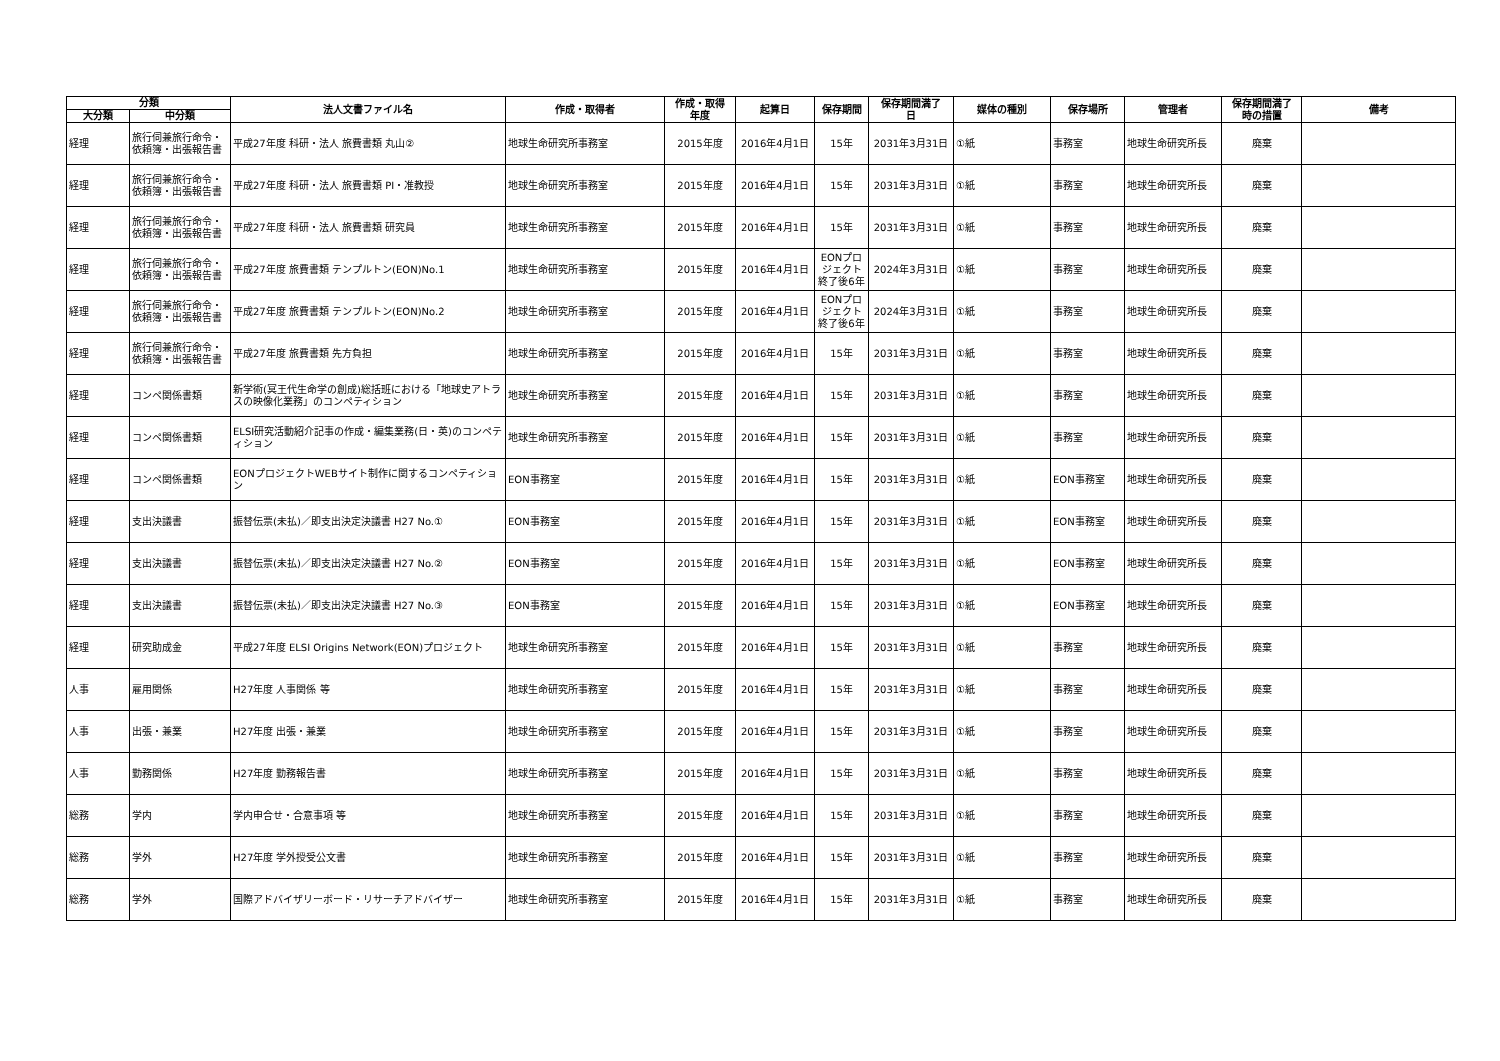| 分類 | | 法人文書ファイル名 | 作成・取得者 | 作成・取得 年度 | 起算日 | 保存期間 | 保存期間満了 日 | 媒体の種別 | 保存場所 | 管理者 | 保存期間満了 時の措置 | 備考 |
| --- | --- | --- | --- | --- | --- | --- | --- | --- | --- | --- | --- | --- |
| 大分類 | 中分類 | | | | | | | | | | | |
| 経理 | 旅行伺兼旅行命令・依頼簿・出張報告書 | 平成27年度 科研・法人 旅費書類 丸山② | 地球生命研究所事務室 | 2015年度 | 2016年4月1日 | 15年 | 2031年3月31日 | ①紙 | 事務室 | 地球生命研究所長 | 廃棄 | |
| 経理 | 旅行伺兼旅行命令・依頼簿・出張報告書 | 平成27年度 科研・法人 旅費書類 PI・准教授 | 地球生命研究所事務室 | 2015年度 | 2016年4月1日 | 15年 | 2031年3月31日 | ①紙 | 事務室 | 地球生命研究所長 | 廃棄 | |
| 経理 | 旅行伺兼旅行命令・依頼簿・出張報告書 | 平成27年度 科研・法人 旅費書類 研究員 | 地球生命研究所事務室 | 2015年度 | 2016年4月1日 | 15年 | 2031年3月31日 | ①紙 | 事務室 | 地球生命研究所長 | 廃棄 | |
| 経理 | 旅行伺兼旅行命令・依頼簿・出張報告書 | 平成27年度 旅費書類 テンプルトン(EON)No.1 | 地球生命研究所事務室 | 2015年度 | 2016年4月1日 | EONプロジェクト終了後6年 | 2024年3月31日 | ①紙 | 事務室 | 地球生命研究所長 | 廃棄 | |
| 経理 | 旅行伺兼旅行命令・依頼簿・出張報告書 | 平成27年度 旅費書類 テンプルトン(EON)No.2 | 地球生命研究所事務室 | 2015年度 | 2016年4月1日 | EONプロジェクト終了後6年 | 2024年3月31日 | ①紙 | 事務室 | 地球生命研究所長 | 廃棄 | |
| 経理 | 旅行伺兼旅行命令・依頼簿・出張報告書 | 平成27年度 旅費書類 先方負担 | 地球生命研究所事務室 | 2015年度 | 2016年4月1日 | 15年 | 2031年3月31日 | ①紙 | 事務室 | 地球生命研究所長 | 廃棄 | |
| 経理 | コンペ関係書類 | 新学術(冥王代生命学の創成)総括班における「地球史アトラスの映像化業務」のコンペティション | 地球生命研究所事務室 | 2015年度 | 2016年4月1日 | 15年 | 2031年3月31日 | ①紙 | 事務室 | 地球生命研究所長 | 廃棄 | |
| 経理 | コンペ関係書類 | ELSI研究活動紹介記事の作成・編集業務(日・英)のコンペティション | 地球生命研究所事務室 | 2015年度 | 2016年4月1日 | 15年 | 2031年3月31日 | ①紙 | 事務室 | 地球生命研究所長 | 廃棄 | |
| 経理 | コンペ関係書類 | EONプロジェクトWEBサイト制作に関するコンペティション | EON事務室 | 2015年度 | 2016年4月1日 | 15年 | 2031年3月31日 | ①紙 | EON事務室 | 地球生命研究所長 | 廃棄 | |
| 経理 | 支出決議書 | 振替伝票(未払)／即支出決定決議書 H27 No.① | EON事務室 | 2015年度 | 2016年4月1日 | 15年 | 2031年3月31日 | ①紙 | EON事務室 | 地球生命研究所長 | 廃棄 | |
| 経理 | 支出決議書 | 振替伝票(未払)／即支出決定決議書 H27 No.② | EON事務室 | 2015年度 | 2016年4月1日 | 15年 | 2031年3月31日 | ①紙 | EON事務室 | 地球生命研究所長 | 廃棄 | |
| 経理 | 支出決議書 | 振替伝票(未払)／即支出決定決議書 H27 No.③ | EON事務室 | 2015年度 | 2016年4月1日 | 15年 | 2031年3月31日 | ①紙 | EON事務室 | 地球生命研究所長 | 廃棄 | |
| 経理 | 研究助成金 | 平成27年度 ELSI Origins Network(EON)プロジェクト | 地球生命研究所事務室 | 2015年度 | 2016年4月1日 | 15年 | 2031年3月31日 | ①紙 | 事務室 | 地球生命研究所長 | 廃棄 | |
| 人事 | 雇用関係 | H27年度 人事関係 等 | 地球生命研究所事務室 | 2015年度 | 2016年4月1日 | 15年 | 2031年3月31日 | ①紙 | 事務室 | 地球生命研究所長 | 廃棄 | |
| 人事 | 出張・兼業 | H27年度 出張・兼業 | 地球生命研究所事務室 | 2015年度 | 2016年4月1日 | 15年 | 2031年3月31日 | ①紙 | 事務室 | 地球生命研究所長 | 廃棄 | |
| 人事 | 勤務関係 | H27年度 勤務報告書 | 地球生命研究所事務室 | 2015年度 | 2016年4月1日 | 15年 | 2031年3月31日 | ①紙 | 事務室 | 地球生命研究所長 | 廃棄 | |
| 総務 | 学内 | 学内申合せ・合意事項 等 | 地球生命研究所事務室 | 2015年度 | 2016年4月1日 | 15年 | 2031年3月31日 | ①紙 | 事務室 | 地球生命研究所長 | 廃棄 | |
| 総務 | 学外 | H27年度 学外授受公文書 | 地球生命研究所事務室 | 2015年度 | 2016年4月1日 | 15年 | 2031年3月31日 | ①紙 | 事務室 | 地球生命研究所長 | 廃棄 | |
| 総務 | 学外 | 国際アドバイザリーボード・リサーチアドバイザー | 地球生命研究所事務室 | 2015年度 | 2016年4月1日 | 15年 | 2031年3月31日 | ①紙 | 事務室 | 地球生命研究所長 | 廃棄 | |